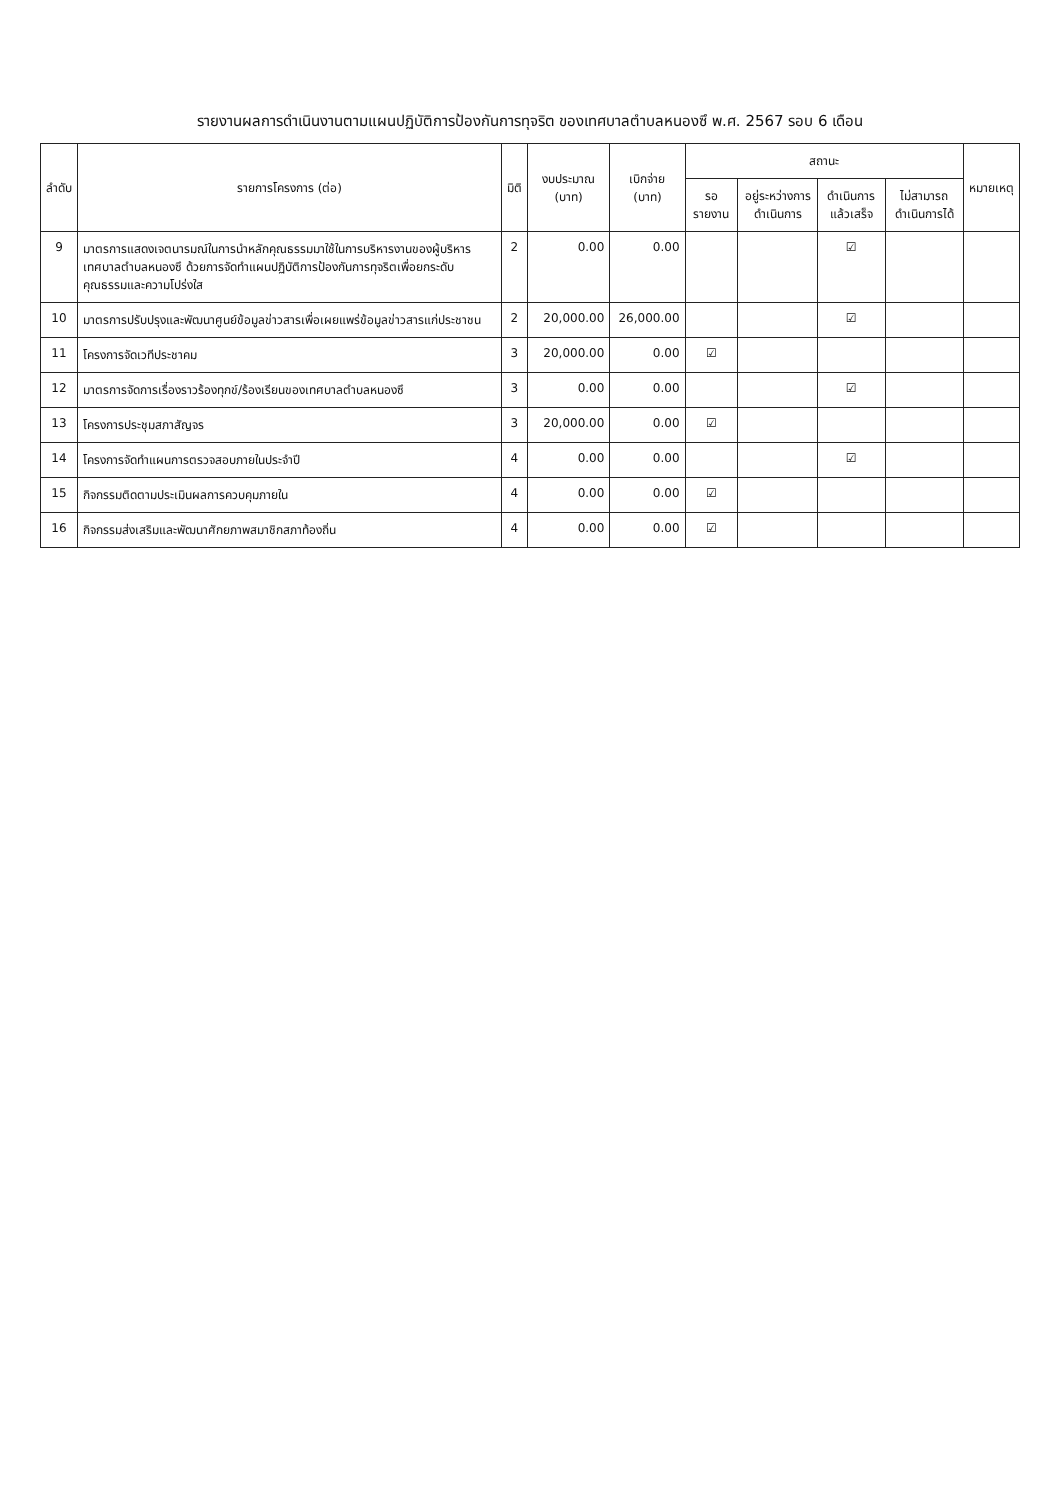รายงานผลการดำเนินงานตามแผนปฏิบัติการป้องกันการทุจริต ของเทศบาลตำบลหนองซึ พ.ศ. 2567 รอบ 6 เดือน
| ลำดับ | รายการโครงการ (ต่อ) | มิติ | งบประมาณ (บาท) | เบิกจ่าย (บาท) | สถานะ | | | | หมายเหตุ |
| --- | --- | --- | --- | --- | --- | --- | --- | --- | --- |
| | | | | | รอรายงาน | อยู่ระหว่างการดำเนินการ | ดำเนินการแล้วเสร็จ | ไม่สามารถดำเนินการได้ | |
| 9 | มาตรการแสดงเจตนารมณ์ในการนำหลักคุณธรรมมาใช้ในการบริหารงานของผู้บริหารเทศบาลตำบลหนองซึ ด้วยการจัดทำแผนปฏิบัติการป้องกันการทุจริตเพื่อยกระดับคุณธรรมและความโปร่งใส | 2 | 0.00 | 0.00 | | | ☑ | | |
| 10 | มาตรการปรับปรุงและพัฒนาศูนย์ข้อมูลข่าวสารเพื่อเผยแพร่ข้อมูลข่าวสารแก่ประชาชน | 2 | 20,000.00 | 26,000.00 | | | ☑ | | |
| 11 | โครงการจัดเวทีประชาคม | 3 | 20,000.00 | 0.00 | ☑ | | | | |
| 12 | มาตรการจัดการเรื่องราวร้องทุกข์/ร้องเรียนของเทศบาลตำบลหนองซึ | 3 | 0.00 | 0.00 | | | ☑ | | |
| 13 | โครงการประชุมสภาสัญจร | 3 | 20,000.00 | 0.00 | ☑ | | | | |
| 14 | โครงการจัดทำแผนการตรวจสอบภายในประจำปี | 4 | 0.00 | 0.00 | | | ☑ | | |
| 15 | กิจกรรมติดตามประเมินผลการควบคุมภายใน | 4 | 0.00 | 0.00 | ☑ | | | | |
| 16 | กิจกรรมส่งเสริมและพัฒนาศักยภาพสมาชิกสภาท้องถิ่น | 4 | 0.00 | 0.00 | ☑ | | | | |